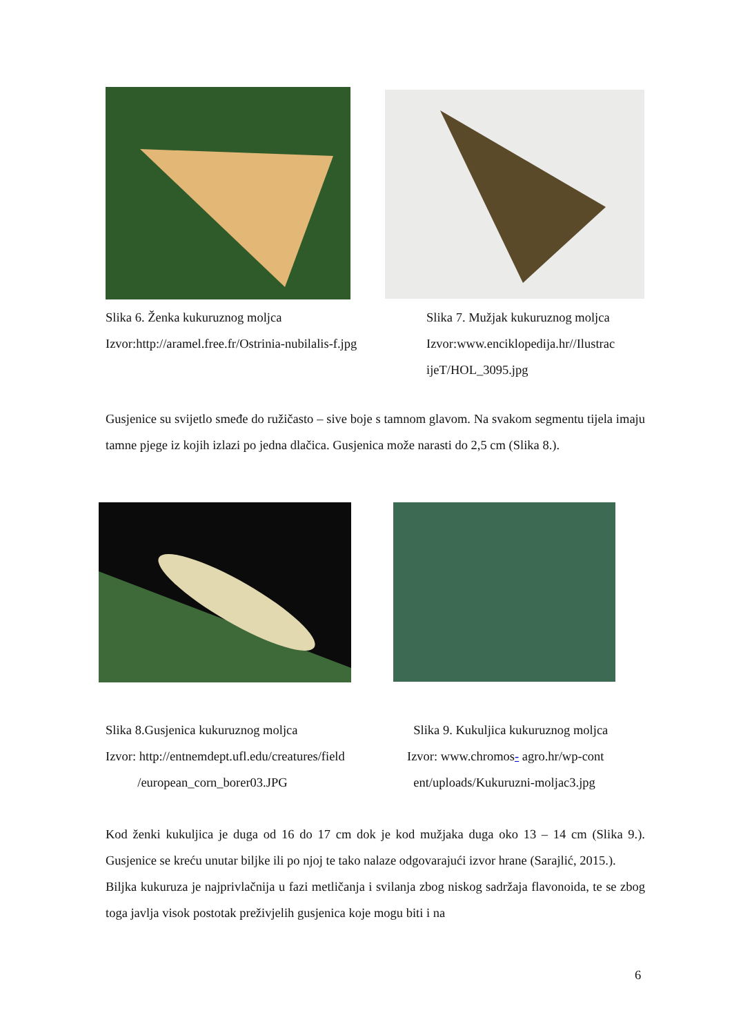Slika 6. Ženka kukuruznog moljca
Izvor:http://aramel.free.fr/Ostrinia-nubilalis-f.jpg
Slika 7. Mužjak kukuruznog moljca
Izvor:www.enciklopedija.hr//Ilustrac
ijeT/HOL_3095.jpg
Gusjenice su svijetlo smeđe do ružičasto – sive boje s tamnom glavom. Na svakom segmentu tijela imaju tamne pjege iz kojih izlazi po jedna dlačica. Gusjenica može narasti do 2,5 cm (Slika 8.).
Slika 8.Gusjenica kukuruznog moljca
Izvor: http://entnemdept.ufl.edu/creatures/field
/european_corn_borer03.JPG
Slika 9. Kukuljica kukuruznog moljca
Izvor: www.chromos- agro.hr/wp-cont
ent/uploads/Kukuruzni-moljac3.jpg
Kod ženki kukuljica je duga od 16 do 17 cm dok je kod mužjaka duga oko 13 – 14 cm (Slika 9.). Gusjenice se kreću unutar biljke ili po njoj te tako nalaze odgovarajući izvor hrane (Sarajlić, 2015.).
Biljka kukuruza je najprivlačnija u fazi metličanja i svilanja zbog niskog sadržaja flavonoida, te se zbog toga javlja visok postotak preživjelih gusjenica koje mogu biti i na
6